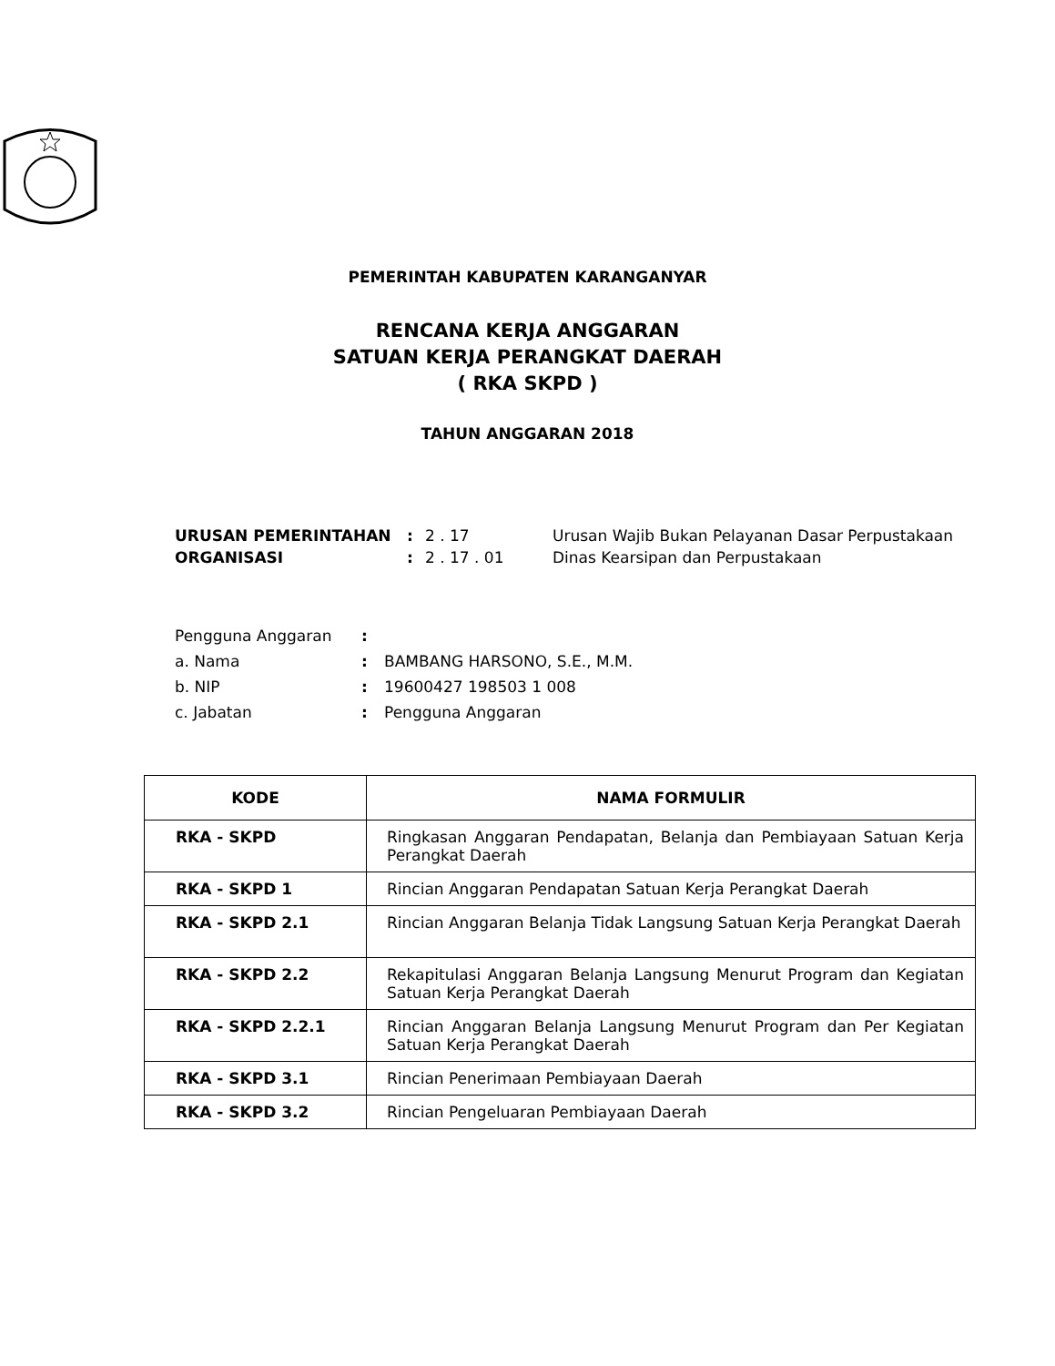PEMERINTAH KABUPATEN KARANGANYAR
RENCANA KERJA ANGGARAN
SATUAN KERJA PERANGKAT DAERAH
( RKA SKPD )
TAHUN ANGGARAN 2018
| URUSAN PEMERINTAHAN | : | 2 . 17 | Urusan Wajib Bukan Pelayanan Dasar Perpustakaan |
| ORGANISASI | : | 2 . 17 . 01 | Dinas Kearsipan dan Perpustakaan |
| Pengguna Anggaran | : | |
| a. Nama | : | BAMBANG HARSONO, S.E., M.M. |
| b. NIP | : | 19600427 198503 1 008 |
| c. Jabatan | : | Pengguna Anggaran |
| KODE | NAMA FORMULIR |
| --- | --- |
| RKA - SKPD | Ringkasan Anggaran Pendapatan, Belanja dan Pembiayaan Satuan Kerja Perangkat Daerah |
| RKA - SKPD 1 | Rincian Anggaran Pendapatan Satuan Kerja Perangkat Daerah |
| RKA - SKPD 2.1 | Rincian Anggaran Belanja Tidak Langsung Satuan Kerja Perangkat Daerah |
| RKA - SKPD 2.2 | Rekapitulasi Anggaran Belanja Langsung Menurut Program dan Kegiatan Satuan Kerja Perangkat Daerah |
| RKA - SKPD 2.2.1 | Rincian Anggaran Belanja Langsung Menurut Program dan Per Kegiatan Satuan Kerja Perangkat Daerah |
| RKA - SKPD 3.1 | Rincian Penerimaan Pembiayaan Daerah |
| RKA - SKPD 3.2 | Rincian Pengeluaran Pembiayaan Daerah |